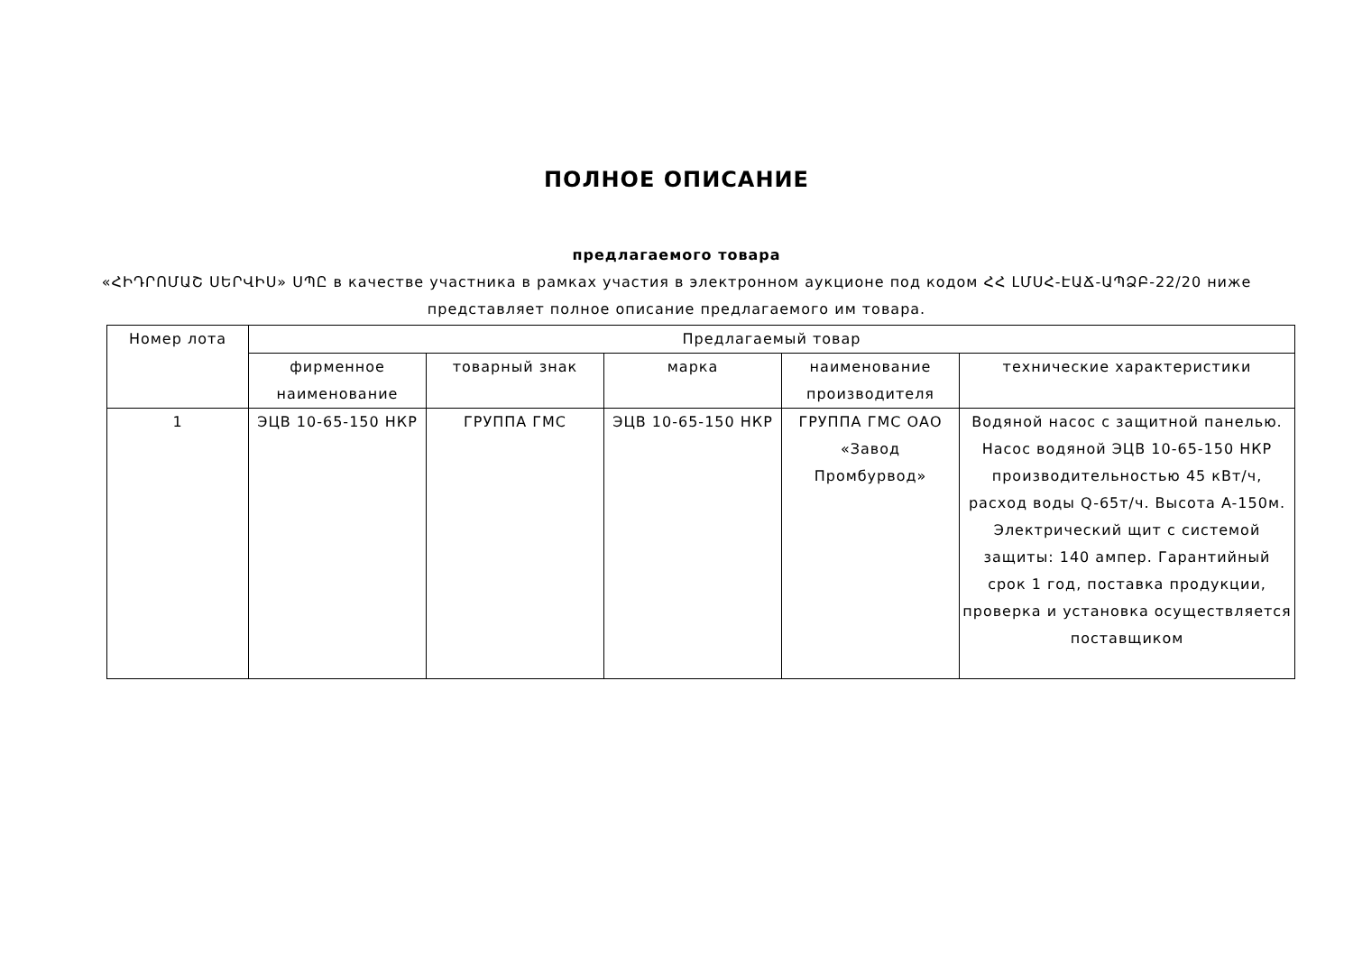ПОЛНОЕ ОПИСАНИЕ
предлагаемого товара
«ՀԻԴՐՈՄԱՇ ՍԵՐՎԻՍ» ՍՊԸ в качестве участника в рамках участия в электронном аукционе под кодом ՀՀ ԼՄՍՀ-ԷԱՃ-ԱՊՁԲ-22/20 ниже представляет полное описание предлагаемого им товара.
| Номер лота | Предлагаемый товар | | | | |
| --- | --- | --- | --- | --- | --- |
| | фирменное наименование | товарный знак | марка | наименование производителя | технические характеристики |
| 1 | ЭЦВ 10-65-150 НКР | ГРУППА ГМС | ЭЦВ 10-65-150 НКР | ГРУППА ГМС ОАО «Завод Промбурвод» | Водяной насос с защитной панелью. Насос водяной ЭЦВ 10-65-150 НКР производительностью 45 кВт/ч, расход воды Q-65т/ч. Высота A-150м. Электрический щит с системой защиты: 140 ампер. Гарантийный срок 1 год, поставка продукции, проверка и установка осуществляется поставщиком |